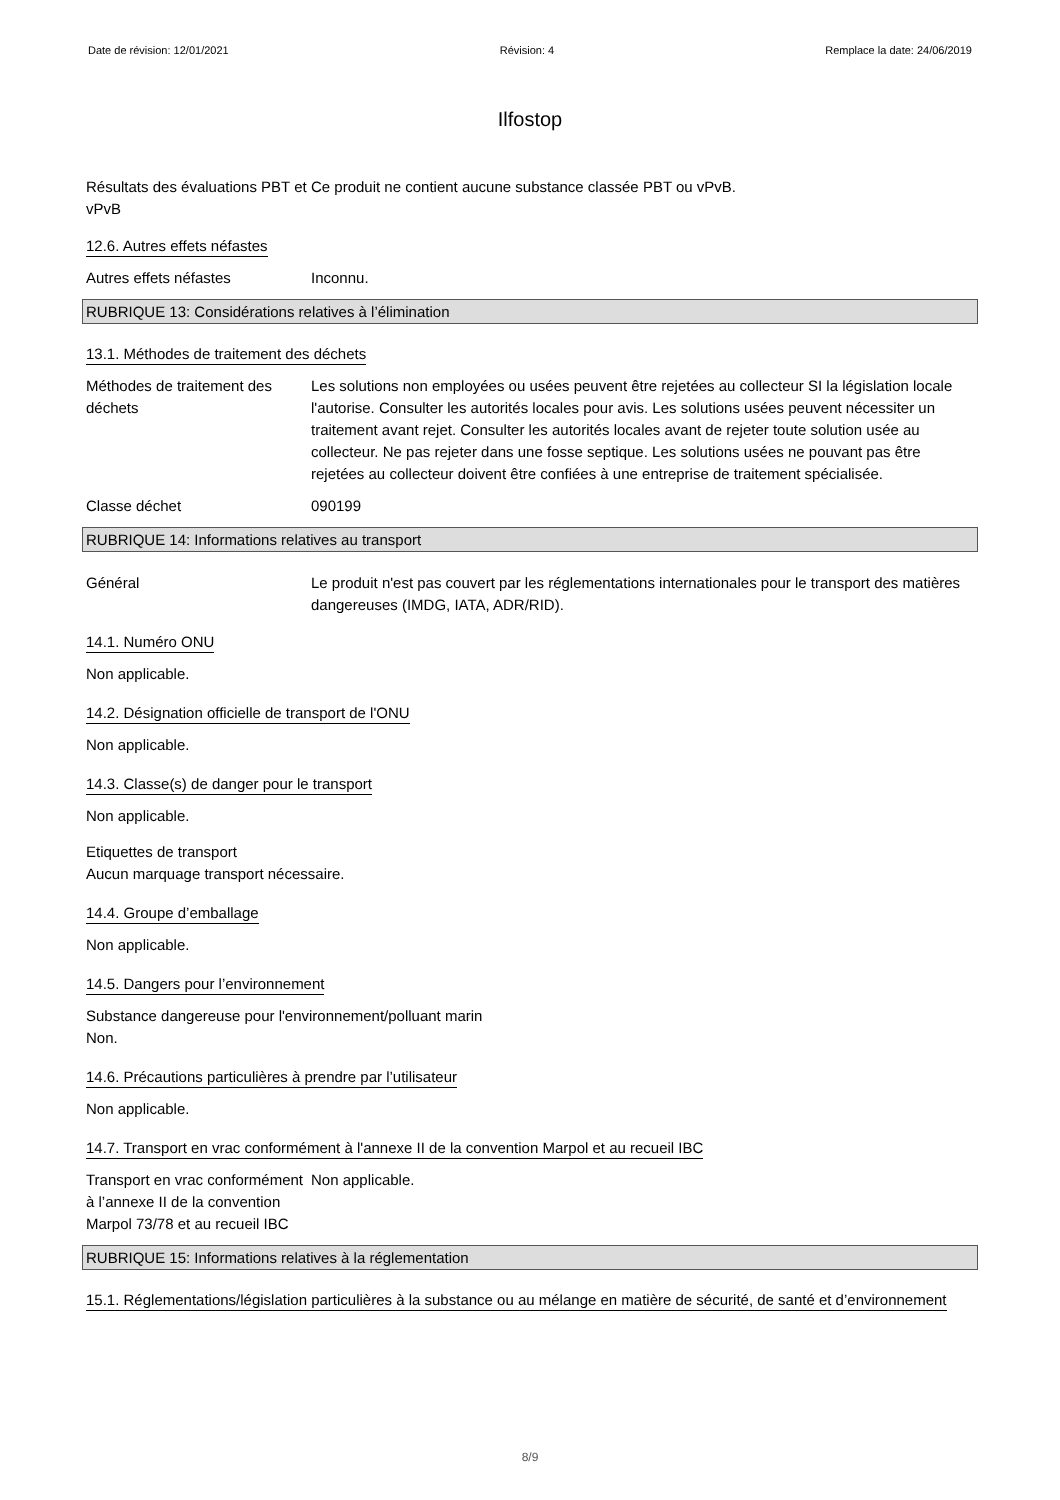Date de révision: 12/01/2021 Révision: 4 Remplace la date: 24/06/2019
Ilfostop
Résultats des évaluations PBT et vPvB
Ce produit ne contient aucune substance classée PBT ou vPvB.
12.6. Autres effets néfastes
Autres effets néfastes Inconnu.
RUBRIQUE 13: Considérations relatives à l’élimination
13.1. Méthodes de traitement des déchets
Méthodes de traitement des déchets
Les solutions non employées ou usées peuvent être rejetées au collecteur SI la législation locale l'autorise. Consulter les autorités locales pour avis. Les solutions usées peuvent nécessiter un traitement avant rejet. Consulter les autorités locales avant de rejeter toute solution usée au collecteur. Ne pas rejeter dans une fosse septique. Les solutions usées ne pouvant pas être rejetées au collecteur doivent être confiées à une entreprise de traitement spécialisée.
Classe déchet 090199
RUBRIQUE 14: Informations relatives au transport
Général Le produit n'est pas couvert par les réglementations internationales pour le transport des matières dangereuses (IMDG, IATA, ADR/RID).
14.1. Numéro ONU
Non applicable.
14.2. Désignation officielle de transport de l'ONU
Non applicable.
14.3. Classe(s) de danger pour le transport
Non applicable.
Etiquettes de transport
Aucun marquage transport nécessaire.
14.4. Groupe d’emballage
Non applicable.
14.5. Dangers pour l’environnement
Substance dangereuse pour l'environnement/polluant marin
Non.
14.6. Précautions particulières à prendre par l’utilisateur
Non applicable.
14.7. Transport en vrac conformément à l'annexe II de la convention Marpol et au recueil IBC
Transport en vrac conformément à l’annexe II de la convention Marpol 73/78 et au recueil IBC
Non applicable.
RUBRIQUE 15: Informations relatives à la réglementation
15.1. Réglementations/législation particulières à la substance ou au mélange en matière de sécurité, de santé et d’environnement
8/9